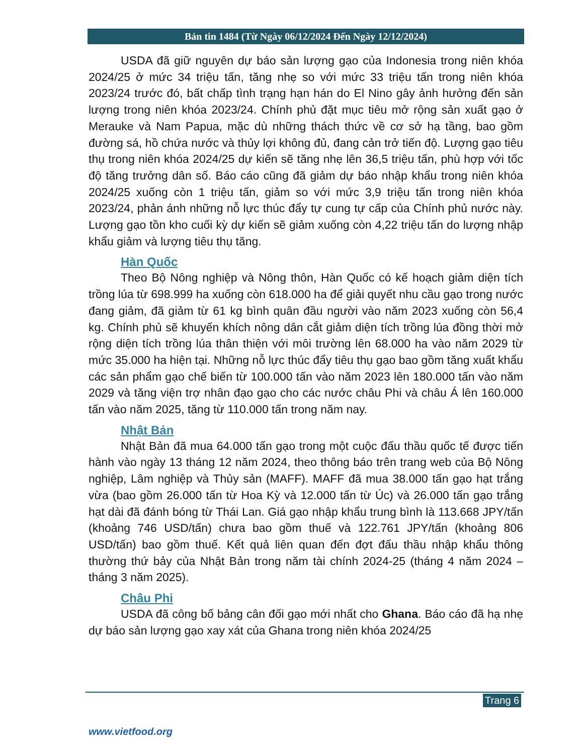Bản tin 1484 (Từ Ngày 06/12/2024 Đến Ngày 12/12/2024)
USDA đã giữ nguyên dự báo sản lượng gạo của Indonesia trong niên khóa 2024/25 ở mức 34 triệu tấn, tăng nhẹ so với mức 33 triệu tấn trong niên khóa 2023/24 trước đó, bất chấp tình trạng hạn hán do El Nino gây ảnh hưởng đến sản lượng trong niên khóa 2023/24. Chính phủ đặt mục tiêu mở rộng sản xuất gạo ở Merauke và Nam Papua, mặc dù những thách thức về cơ sở hạ tầng, bao gồm đường sá, hồ chứa nước và thủy lợi không đủ, đang cản trở tiến độ. Lượng gạo tiêu thụ trong niên khóa 2024/25 dự kiến sẽ tăng nhẹ lên 36,5 triệu tấn, phù hợp với tốc độ tăng trưởng dân số. Báo cáo cũng đã giảm dự báo nhập khẩu trong niên khóa 2024/25 xuống còn 1 triệu tấn, giảm so với mức 3,9 triệu tấn trong niên khóa 2023/24, phản ánh những nỗ lực thúc đẩy tự cung tự cấp của Chính phủ nước này. Lượng gạo tồn kho cuối kỳ dự kiến sẽ giảm xuống còn 4,22 triệu tấn do lượng nhập khẩu giảm và lượng tiêu thụ tăng.
Hàn Quốc
Theo Bộ Nông nghiệp và Nông thôn, Hàn Quốc có kế hoạch giảm diện tích trồng lúa từ 698.999 ha xuống còn 618.000 ha để giải quyết nhu cầu gạo trong nước đang giảm, đã giảm từ 61 kg bình quân đầu người vào năm 2023 xuống còn 56,4 kg. Chính phủ sẽ khuyến khích nông dân cắt giảm diện tích trồng lúa đồng thời mở rộng diện tích trồng lúa thân thiện với môi trường lên 68.000 ha vào năm 2029 từ mức 35.000 ha hiện tại. Những nỗ lực thúc đẩy tiêu thụ gạo bao gồm tăng xuất khẩu các sản phẩm gạo chế biến từ 100.000 tấn vào năm 2023 lên 180.000 tấn vào năm 2029 và tăng viện trợ nhân đạo gạo cho các nước châu Phi và châu Á lên 160.000 tấn vào năm 2025, tăng từ 110.000 tấn trong năm nay.
Nhật Bản
Nhật Bản đã mua 64.000 tấn gạo trong một cuộc đấu thầu quốc tế được tiến hành vào ngày 13 tháng 12 năm 2024, theo thông báo trên trang web của Bộ Nông nghiệp, Lâm nghiệp và Thủy sản (MAFF). MAFF đã mua 38.000 tấn gạo hạt trắng vừa (bao gồm 26.000 tấn từ Hoa Kỳ và 12.000 tấn từ Úc) và 26.000 tấn gạo trắng hạt dài đã đánh bóng từ Thái Lan. Giá gạo nhập khẩu trung bình là 113.668 JPY/tấn (khoảng 746 USD/tấn) chưa bao gồm thuế và 122.761 JPY/tấn (khoảng 806 USD/tấn) bao gồm thuế. Kết quả liên quan đến đợt đấu thầu nhập khẩu thông thường thứ bảy của Nhật Bản trong năm tài chính 2024-25 (tháng 4 năm 2024 – tháng 3 năm 2025).
Châu Phi
USDA đã công bố bảng cân đối gạo mới nhất cho Ghana. Báo cáo đã hạ nhẹ dự báo sản lượng gạo xay xát của Ghana trong niên khóa 2024/25
Trang 6
www.vietfood.org